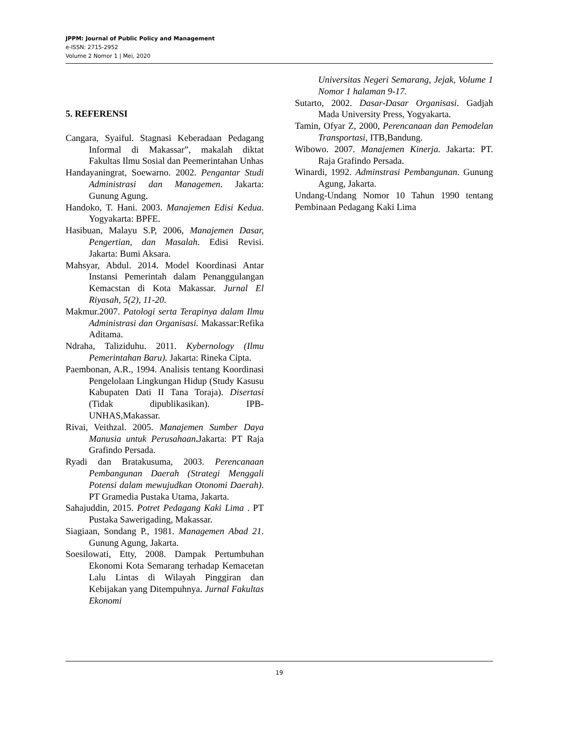JPPM: Journal of Public Policy and Management
e-ISSN: 2715-2952
Volume 2 Nomor 1 | Mei, 2020
5. REFERENSI
Cangara, Syaiful. Stagnasi Keberadaan Pedagang Informal di Makassar”, makalah diktat Fakultas Ilmu Sosial dan Peemerintahan Unhas
Handayaningrat, Soewarno. 2002. Pengantar Studi Administrasi dan Managemen. Jakarta: Gunung Agung.
Handoko, T. Hani. 2003. Manajemen Edisi Kedua. Yogyakarta: BPFE.
Hasibuan, Malayu S.P, 2006, Manajemen Dasar, Pengertian, dan Masalah. Edisi Revisi. Jakarta: Bumi Aksara.
Mahsyar, Abdul. 2014. Model Koordinasi Antar Instansi Pemerintah dalam Penanggulangan Kemacstan di Kota Makassar. Jurnal El Riyasah, 5(2), 11-20.
Makmur.2007. Patologi serta Terapinya dalam Ilmu Administrasi dan Organisasi. Makassar:Refika Aditama.
Ndraha, Taliziduhu. 2011. Kybernology (Ilmu Pemerintahan Baru). Jakarta: Rineka Cipta.
Paembonan, A.R., 1994. Analisis tentang Koordinasi Pengelolaan Lingkungan Hidup (Study Kasusu Kabupaten Dati II Tana Toraja). Disertasi (Tidak dipublikasikan). IPB-UNHAS,Makassar.
Rivai, Veithzal. 2005. Manajemen Sumber Daya Manusia untuk Perusahaan. Jakarta: PT Raja Grafindo Persada.
Ryadi dan Bratakusuma, 2003. Perencanaan Pembangunan Daerah (Strategi Menggali Potensi dalam mewujudkan Otonomi Daerah). PT Gramedia Pustaka Utama, Jakarta.
Sahajuddin, 2015. Potret Pedagang Kaki Lima . PT Pustaka Sawerigading, Makassar.
Siagiaan, Sondang P., 1981. Managemen Abad 21. Gunung Agung, Jakarta.
Soesilowati, Etty, 2008. Dampak Pertumbuhan Ekonomi Kota Semarang terhadap Kemacetan Lalu Lintas di Wilayah Pinggiran dan Kebijakan yang Ditempuhnya. Jurnal Fakultas Ekonomi
Universitas Negeri Semarang, Jejak, Volume 1 Nomor 1 halaman 9-17.
Sutarto, 2002. Dasar-Dasar Organisasi. Gadjah Mada University Press, Yogyakarta.
Tamin, Ofyar Z, 2000, Perencanaan dan Pemodelan Transportasi, ITB,Bandung.
Wibowo. 2007. Manajemen Kinerja. Jakarta: PT. Raja Grafindo Persada.
Winardi, 1992. Adminstrasi Pembangunan. Gunung Agung, Jakarta.
Undang-Undang Nomor 10 Tahun 1990 tentang Pembinaan Pedagang Kaki Lima
19